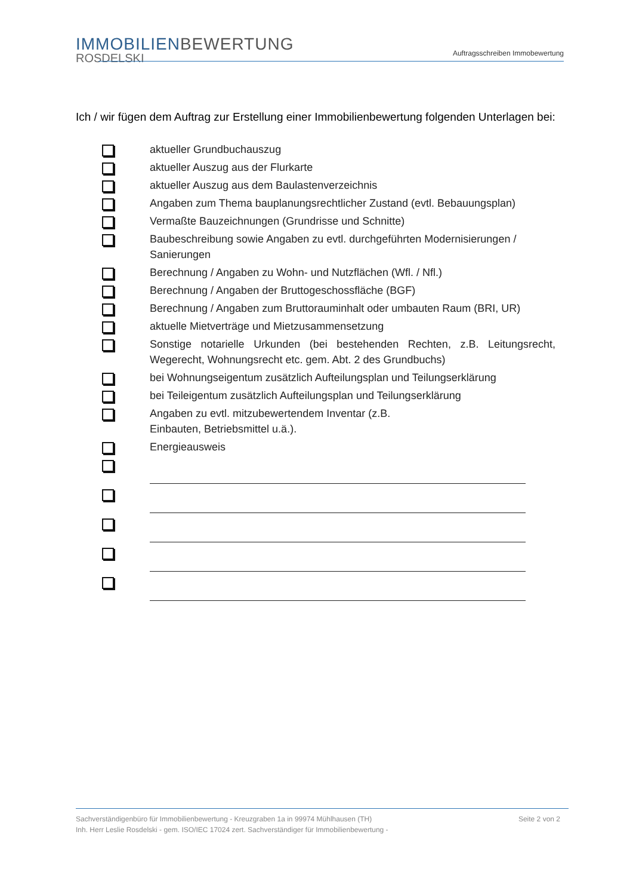IMMOBILIENBEWERTUNG
ROSDELSKI
Auftragsschreiben Immobewertung
Ich / wir fügen dem Auftrag zur Erstellung einer Immobilienbewertung folgenden Unterlagen bei:
aktueller Grundbuchauszug
aktueller Auszug aus der Flurkarte
aktueller Auszug aus dem Baulastenverzeichnis
Angaben zum Thema bauplanungsrechtlicher Zustand (evtl. Bebauungsplan)
Vermaßte Bauzeichnungen (Grundrisse und Schnitte)
Baubeschreibung sowie Angaben zu evtl. durchgeführten Modernisierungen / Sanierungen
Berechnung / Angaben zu Wohn- und Nutzflächen (Wfl. / Nfl.)
Berechnung / Angaben der Bruttogeschossfläche (BGF)
Berechnung / Angaben zum Bruttorauminhalt oder umbauten Raum (BRI, UR)
aktuelle Mietverträge und Mietzusammensetzung
Sonstige notarielle Urkunden (bei bestehenden Rechten, z.B. Leitungsrecht, Wegerecht, Wohnungsrecht etc. gem. Abt. 2 des Grundbuchs)
bei Wohnungseigentum zusätzlich Aufteilungsplan und Teilungserklärung
bei Teileigentum zusätzlich Aufteilungsplan und Teilungserklärung
Angaben zu evtl. mitzubewertendem Inventar (z.B.
Einbauten, Betriebsmittel u.ä.).
Energieausweis
Seite 2 von 2 Sachverständigenbüro für Immobilienbewertung - Kreuzgraben 1a in 99974 Mühlhausen (TH)
Inh. Herr Leslie Rosdelski - gem. ISO/IEC 17024 zert. Sachverständiger für Immobilienbewertung -